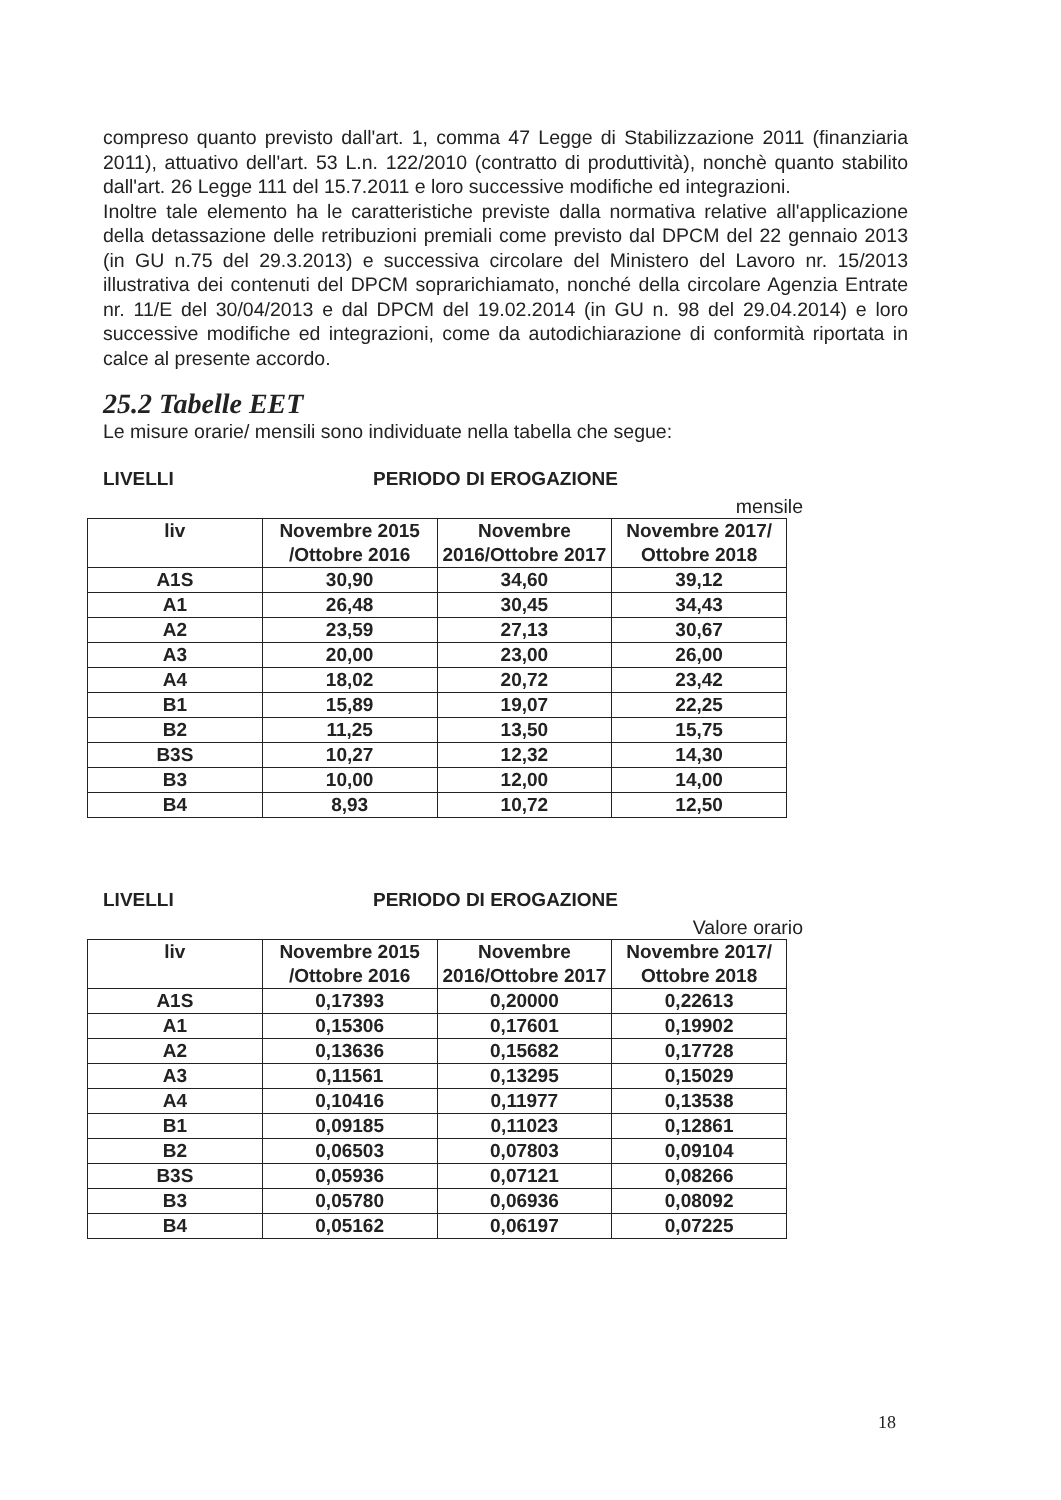compreso quanto previsto dall'art. 1, comma 47 Legge di Stabilizzazione 2011 (finanziaria 2011), attuativo dell'art. 53 L.n. 122/2010 (contratto di produttività), nonchè quanto stabilito dall'art. 26 Legge 111 del 15.7.2011 e loro successive modifiche ed integrazioni.
Inoltre tale elemento ha le caratteristiche previste dalla normativa relative all'applicazione della detassazione delle retribuzioni premiali come previsto dal DPCM del 22 gennaio 2013 (in GU n.75 del 29.3.2013) e successiva circolare del Ministero del Lavoro nr. 15/2013 illustrativa dei contenuti del DPCM soprarichiamato, nonché della circolare Agenzia Entrate nr. 11/E del 30/04/2013 e dal DPCM del 19.02.2014 (in GU n. 98 del 29.04.2014) e loro successive modifiche ed integrazioni, come da autodichiarazione di conformità riportata in calce al presente accordo.
25.2 Tabelle EET
Le misure orarie/ mensili sono individuate nella tabella che segue:
LIVELLI PERIODO DI EROGAZIONE
mensile
| liv | Novembre 2015 /Ottobre 2016 | Novembre 2016/Ottobre 2017 | Novembre 2017/ Ottobre 2018 |
| --- | --- | --- | --- |
| A1S | 30,90 | 34,60 | 39,12 |
| A1 | 26,48 | 30,45 | 34,43 |
| A2 | 23,59 | 27,13 | 30,67 |
| A3 | 20,00 | 23,00 | 26,00 |
| A4 | 18,02 | 20,72 | 23,42 |
| B1 | 15,89 | 19,07 | 22,25 |
| B2 | 11,25 | 13,50 | 15,75 |
| B3S | 10,27 | 12,32 | 14,30 |
| B3 | 10,00 | 12,00 | 14,00 |
| B4 | 8,93 | 10,72 | 12,50 |
LIVELLI PERIODO DI EROGAZIONE
Valore orario
| liv | Novembre 2015 /Ottobre 2016 | Novembre 2016/Ottobre 2017 | Novembre 2017/ Ottobre 2018 |
| --- | --- | --- | --- |
| A1S | 0,17393 | 0,20000 | 0,22613 |
| A1 | 0,15306 | 0,17601 | 0,19902 |
| A2 | 0,13636 | 0,15682 | 0,17728 |
| A3 | 0,11561 | 0,13295 | 0,15029 |
| A4 | 0,10416 | 0,11977 | 0,13538 |
| B1 | 0,09185 | 0,11023 | 0,12861 |
| B2 | 0,06503 | 0,07803 | 0,09104 |
| B3S | 0,05936 | 0,07121 | 0,08266 |
| B3 | 0,05780 | 0,06936 | 0,08092 |
| B4 | 0,05162 | 0,06197 | 0,07225 |
18